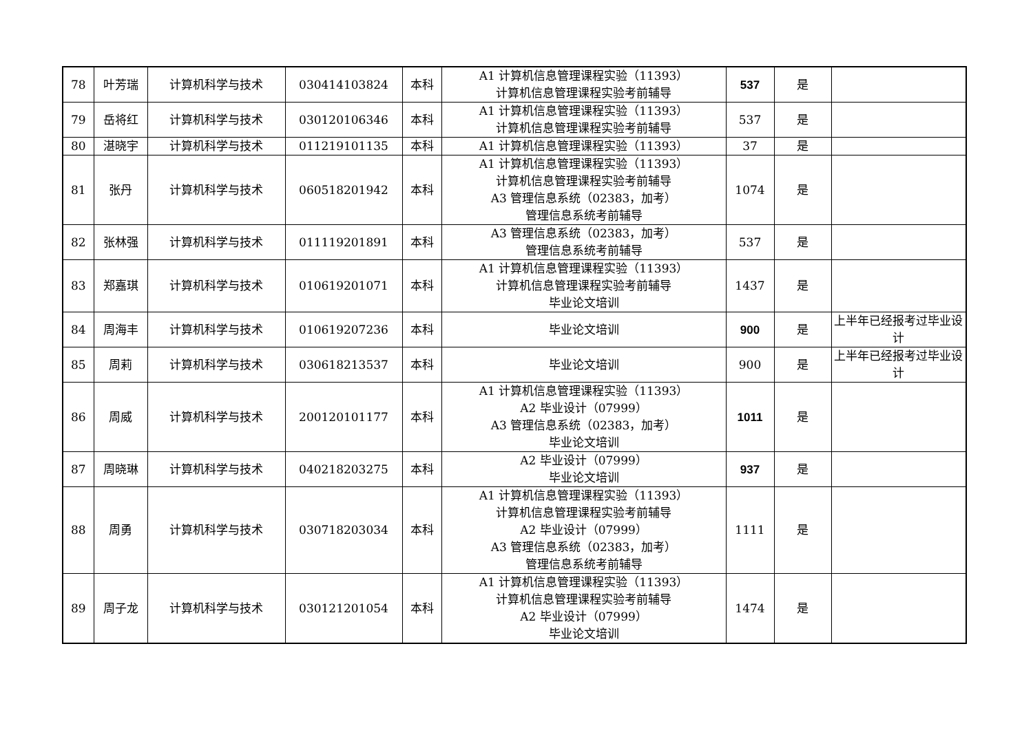| 78 | 叶芳瑞 | 计算机科学与技术 | 030414103824 | 本科 | A1 计算机信息管理课程实验（11393） 计算机信息管理课程实验考前辅导 | 537 | 是 | |
| 79 | 岳将红 | 计算机科学与技术 | 030120106346 | 本科 | A1 计算机信息管理课程实验（11393） 计算机信息管理课程实验考前辅导 | 537 | 是 | |
| 80 | 湛晓宇 | 计算机科学与技术 | 011219101135 | 本科 | A1 计算机信息管理课程实验（11393） | 37 | 是 | |
| 81 | 张丹 | 计算机科学与技术 | 060518201942 | 本科 | A1 计算机信息管理课程实验（11393） 计算机信息管理课程实验考前辅导 A3 管理信息系统（02383，加考） 管理信息系统考前辅导 | 1074 | 是 | |
| 82 | 张林强 | 计算机科学与技术 | 011119201891 | 本科 | A3 管理信息系统（02383，加考） 管理信息系统考前辅导 | 537 | 是 | |
| 83 | 郑嘉琪 | 计算机科学与技术 | 010619201071 | 本科 | A1 计算机信息管理课程实验（11393） 计算机信息管理课程实验考前辅导 毕业论文培训 | 1437 | 是 | |
| 84 | 周海丰 | 计算机科学与技术 | 010619207236 | 本科 | 毕业论文培训 | 900 | 是 | 上半年已经报考过毕业设计 |
| 85 | 周莉 | 计算机科学与技术 | 030618213537 | 本科 | 毕业论文培训 | 900 | 是 | 上半年已经报考过毕业设计 |
| 86 | 周威 | 计算机科学与技术 | 200120101177 | 本科 | A1 计算机信息管理课程实验（11393） A2 毕业设计（07999） A3 管理信息系统（02383，加考） 毕业论文培训 | 1011 | 是 | |
| 87 | 周晓琳 | 计算机科学与技术 | 040218203275 | 本科 | A2 毕业设计（07999） 毕业论文培训 | 937 | 是 | |
| 88 | 周勇 | 计算机科学与技术 | 030718203034 | 本科 | A1 计算机信息管理课程实验（11393） 计算机信息管理课程实验考前辅导 A2 毕业设计（07999） A3 管理信息系统（02383，加考） 管理信息系统考前辅导 | 1111 | 是 | |
| 89 | 周子龙 | 计算机科学与技术 | 030121201054 | 本科 | A1 计算机信息管理课程实验（11393） 计算机信息管理课程实验考前辅导 A2 毕业设计（07999） 毕业论文培训 | 1474 | 是 | |